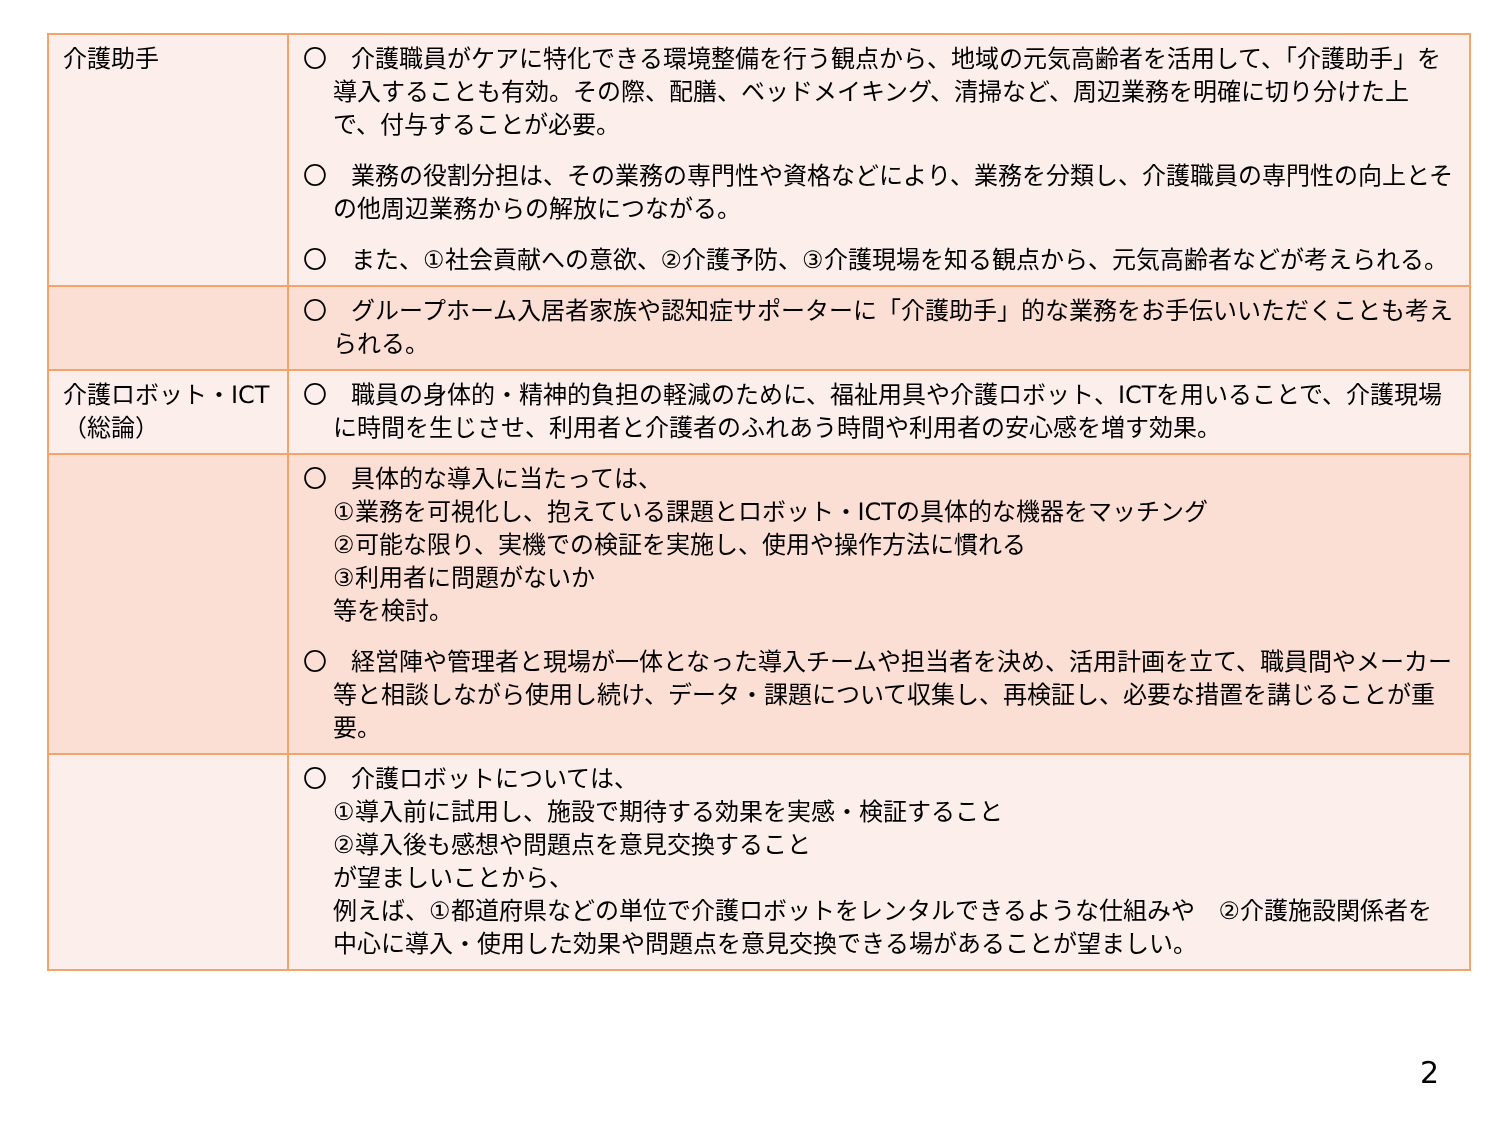| 介護助手 | 〇 介護職員がケアに特化できる環境整備を行う観点から、地域の元気高齢者を活用して、「介護助手」を導入することも有効。その際、配膳、ベッドメイキング、清掃など、周辺業務を明確に切り分けた上で、付与することが必要。 〇 業務の役割分担は、その業務の専門性や資格などにより、業務を分類し、介護職員の専門性の向上とその他周辺業務からの解放につながる。 〇 また、①社会貢献への意欲、②介護予防、③介護現場を知る観点から、元気高齢者などが考えられる。 |
| | 〇 グループホーム入居者家族や認知症サポーターに「介護助手」的な業務をお手伝いいただくことも考えられる。 |
| 介護ロボット・ICT（総論） | 〇 職員の身体的・精神的負担の軽減のために、福祉用具や介護ロボット、ICTを用いることで、介護現場に時間を生じさせ、利用者と介護者のふれあう時間や利用者の安心感を増す効果。 |
| | 〇 具体的な導入に当たっては、 ①業務を可視化し、抱えている課題とロボット・ICTの具体的な機器をマッチング ②可能な限り、実機での検証を実施し、使用や操作方法に慣れる ③利用者に問題がないか 等を検討。 〇 経営陣や管理者と現場が一体となった導入チームや担当者を決め、活用計画を立て、職員間やメーカー等と相談しながら使用し続け、データ・課題について収集し、再検証し、必要な措置を講じることが重要。 |
| | 〇 介護ロボットについては、 ①導入前に試用し、施設で期待する効果を実感・検証すること ②導入後も感想や問題点を意見交換すること が望ましいことから、 例えば、①都道府県などの単位で介護ロボットをレンタルできるような仕組みや ②介護施設関係者を中心に導入・使用した効果や問題点を意見交換できる場があることが望ましい。 |
2